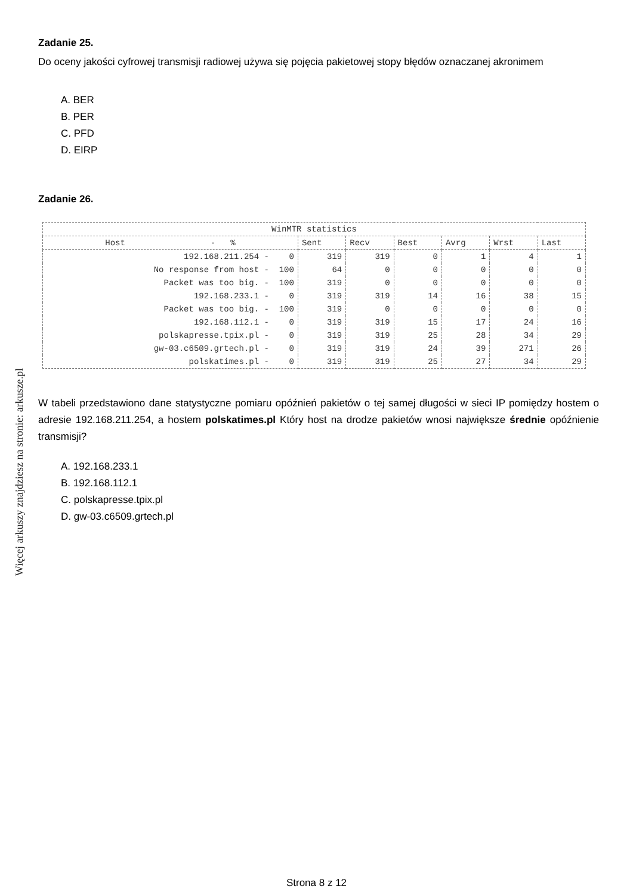Więcej arkuszy znajdziesz na stronie: arkusze.pl
Zadanie 25.
Do oceny jakości cyfrowej transmisji radiowej używa się pojęcia pakietowej stopy błędów oznaczanej akronimem
A. BER
B. PER
C. PFD
D. EIRP
Zadanie 26.
| WinMTR statistics | | | | | | | |
| --- | --- | --- | --- | --- | --- | --- | --- |
| Host - % | Sent | Recv | Best | Avrg | Wrst | Last | |
| 192.168.211.254 - 0 | 319 | 319 | 0 | 1 | 4 | 1 | |
| No response from host - 100 | 64 | 0 | 0 | 0 | 0 | 0 | |
| Packet was too big. - 100 | 319 | 0 | 0 | 0 | 0 | 0 | |
| 192.168.233.1 - 0 | 319 | 319 | 14 | 16 | 38 | 15 | |
| Packet was too big. - 100 | 319 | 0 | 0 | 0 | 0 | 0 | |
| 192.168.112.1 - 0 | 319 | 319 | 15 | 17 | 24 | 16 | |
| polskapresse.tpix.pl - 0 | 319 | 319 | 25 | 28 | 34 | 29 | |
| gw-03.c6509.grtech.pl - 0 | 319 | 319 | 24 | 39 | 271 | 26 | |
| polskatimes.pl - 0 | 319 | 319 | 25 | 27 | 34 | 29 | |
W tabeli przedstawiono dane statystyczne pomiaru opóźnień pakietów o tej samej długości w sieci IP pomiędzy hostem o adresie 192.168.211.254, a hostem polskatimes.pl Który host na drodze pakietów wnosi największe średnie opóźnienie transmisji?
A. 192.168.233.1
B. 192.168.112.1
C. polskapresse.tpix.pl
D. gw-03.c6509.grtech.pl
Strona 8 z 12